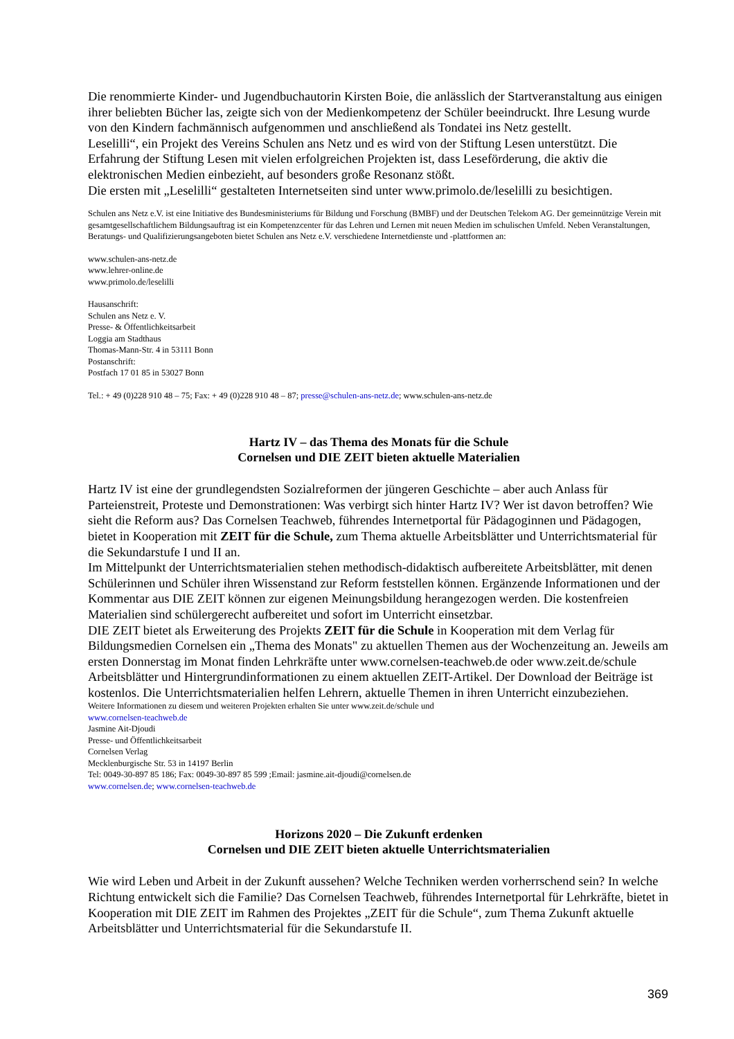Die renommierte Kinder- und Jugendbuchautorin Kirsten Boie, die anlässlich der Startveranstaltung aus einigen ihrer beliebten Bücher las, zeigte sich von der Medienkompetenz der Schüler beeindruckt. Ihre Lesung wurde von den Kindern fachmännisch aufgenommen und anschließend als Tondatei ins Netz gestellt.
Leselilli“, ein Projekt des Vereins Schulen ans Netz und es wird von der Stiftung Lesen unterstützt. Die Erfahrung der Stiftung Lesen mit vielen erfolgreichen Projekten ist, dass Leseförderung, die aktiv die elektronischen Medien einbezieht, auf besonders große Resonanz stößt.
Die ersten mit „Leselilli“ gestalteten Internetseiten sind unter www.primolo.de/leselilli zu besichtigen.
Schulen ans Netz e.V. ist eine Initiative des Bundesministeriums für Bildung und Forschung (BMBF) und der Deutschen Telekom AG. Der gemeinnützige Verein mit gesamtgesellschaftlichem Bildungsauftrag ist ein Kompetenzcenter für das Lehren und Lernen mit neuen Medien im schulischen Umfeld. Neben Veranstaltungen, Beratungs- und Qualifizierungsangeboten bietet Schulen ans Netz e.V. verschiedene Internetdienste und -plattformen an:
www.schulen-ans-netz.de
www.lehrer-online.de
www.primolo.de/leselilli
Hausanschrift:
Schulen ans Netz e. V.
Presse- & Öffentlichkeitsarbeit
Loggia am Stadthaus
Thomas-Mann-Str. 4 in 53111 Bonn
Postanschrift:
Postfach 17 01 85 in 53027 Bonn
Tel.: + 49 (0)228 910 48 – 75; Fax: + 49 (0)228 910 48 – 87; presse@schulen-ans-netz.de; www.schulen-ans-netz.de
Hartz IV – das Thema des Monats für die Schule
Cornelsen und DIE ZEIT bieten aktuelle Materialien
Hartz IV ist eine der grundlegendsten Sozialreformen der jüngeren Geschichte – aber auch Anlass für Parteienstreit, Proteste und Demonstrationen: Was verbirgt sich hinter Hartz IV? Wer ist davon betroffen? Wie sieht die Reform aus? Das Cornelsen Teachweb, führendes Internetportal für Pädagoginnen und Pädagogen, bietet in Kooperation mit ZEIT für die Schule, zum Thema aktuelle Arbeitsblätter und Unterrichtsmaterial für die Sekundarstufe I und II an.
Im Mittelpunkt der Unterrichtsmaterialien stehen methodisch-didaktisch aufbereitete Arbeitsblätter, mit denen Schülerinnen und Schüler ihren Wissenstand zur Reform feststellen können. Ergänzende Informationen und der Kommentar aus DIE ZEIT können zur eigenen Meinungsbildung herangezogen werden. Die kostenfreien Materialien sind schülergerecht aufbereitet und sofort im Unterricht einsetzbar.
DIE ZEIT bietet als Erweiterung des Projekts ZEIT für die Schule in Kooperation mit dem Verlag für Bildungsmedien Cornelsen ein „Thema des Monats" zu aktuellen Themen aus der Wochenzeitung an. Jeweils am ersten Donnerstag im Monat finden Lehrkräfte unter www.cornelsen-teachweb.de oder www.zeit.de/schule Arbeitsblätter und Hintergrundinformationen zu einem aktuellen ZEIT-Artikel. Der Download der Beiträge ist kostenlos. Die Unterrichtsmaterialien helfen Lehrern, aktuelle Themen in ihren Unterricht einzubeziehen.
Weitere Informationen zu diesem und weiteren Projekten erhalten Sie unter www.zeit.de/schule und
www.cornelsen-teachweb.de
Jasmine Ait-Djoudi
Presse- und Öffentlichkeitsarbeit
Cornelsen Verlag
Mecklenburgische Str. 53 in 14197 Berlin
Tel: 0049-30-897 85 186; Fax: 0049-30-897 85 599 ;Email: jasmine.ait-djoudi@cornelsen.de
www.cornelsen.de; www.cornelsen-teachweb.de
Horizons 2020 – Die Zukunft erdenken
Cornelsen und DIE ZEIT bieten aktuelle Unterrichtsmaterialien
Wie wird Leben und Arbeit in der Zukunft aussehen? Welche Techniken werden vorherrschend sein? In welche Richtung entwickelt sich die Familie? Das Cornelsen Teachweb, führendes Internetportal für Lehrkräfte, bietet in Kooperation mit DIE ZEIT im Rahmen des Projektes „ZEIT für die Schule“, zum Thema Zukunft aktuelle Arbeitsblätter und Unterrichtsmaterial für die Sekundarstufe II.
369